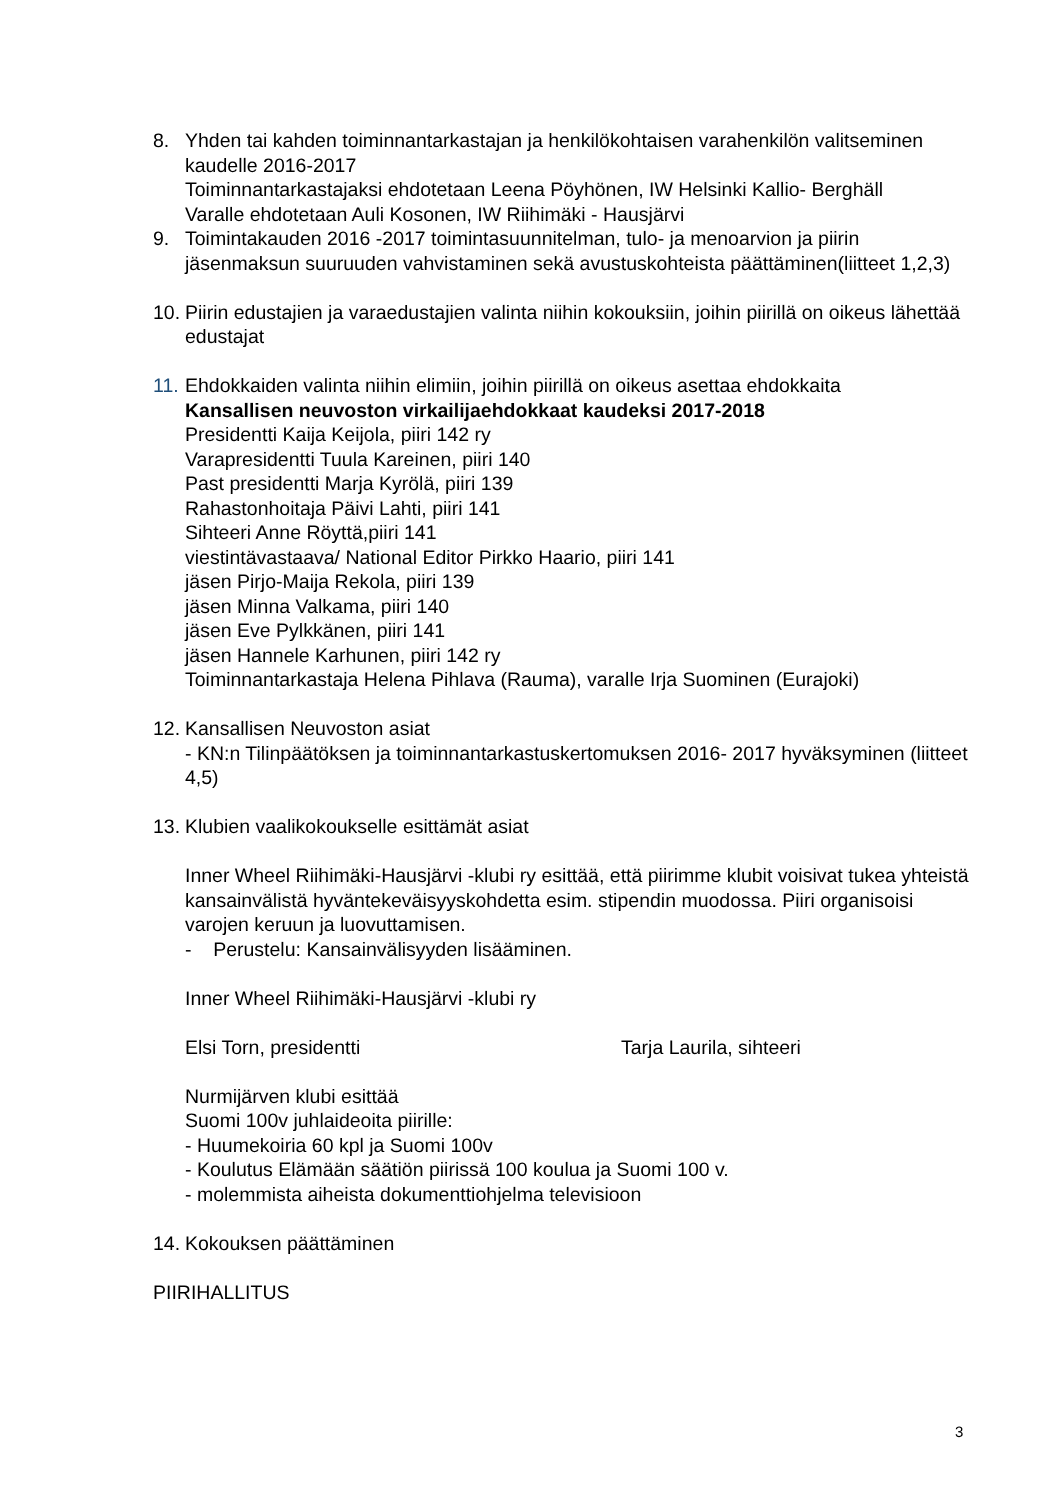8. Yhden tai kahden toiminnantarkastajan ja henkilökohtaisen varahenkilön valitseminen kaudelle 2016-2017
Toiminnantarkastajaksi ehdotetaan Leena Pöyhönen, IW Helsinki Kallio- Berghäll
Varalle ehdotetaan Auli Kosonen, IW Riihimäki - Hausjärvi
9. Toimintakauden 2016 -2017 toimintasuunnitelman, tulo- ja menoarvion ja piirin jäsenmaksun suuruuden vahvistaminen sekä avustuskohteista päättäminen(liitteet 1,2,3)
10.
Piirin edustajien ja varaedustajien valinta niihin kokouksiin, joihin piirillä on oikeus lähettää edustajat
11.
Ehdokkaiden valinta niihin elimiin, joihin piirillä on oikeus asettaa ehdokkaita
Kansallisen neuvoston virkailijaehdokkaat kaudeksi 2017-2018
Presidentti Kaija Keijola, piiri 142 ry
Varapresidentti Tuula Kareinen, piiri 140
Past presidentti Marja Kyrölä, piiri 139
Rahastonhoitaja Päivi Lahti, piiri 141
Sihteeri Anne Röyttä,piiri 141
viestintävastaava/ National Editor Pirkko Haario, piiri 141
jäsen Pirjo-Maija Rekola, piiri 139
jäsen Minna Valkama, piiri 140
jäsen Eve Pylkkänen, piiri 141
jäsen Hannele Karhunen, piiri 142 ry
Toiminnantarkastaja Helena Pihlava (Rauma), varalle Irja Suominen (Eurajoki)
12.
Kansallisen Neuvoston asiat
- KN:n Tilinpäätöksen ja toiminnantarkastuskertomuksen 2016- 2017 hyväksyminen (liitteet 4,5)
13.
Klubien vaalikokoukselle esittämät asiat
Inner Wheel Riihimäki-Hausjärvi -klubi ry esittää, että piirimme klubit voisivat tukea yhteistä kansainvälistä hyväntekeväisyyskohdetta esim. stipendin muodossa. Piiri organisoisi varojen keruun ja luovuttamisen.
- Perustelu: Kansainvälisyyden lisääminen.
Inner Wheel Riihimäki-Hausjärvi -klubi ry
Elsi Torn, presidentti Tarja Laurila, sihteeri
Nurmijärven klubi esittää
Suomi 100v juhlaideoita piirille:
- Huumekoiria 60 kpl ja Suomi 100v
- Koulutus Elämään säätiön piirissä 100 koulua ja Suomi 100 v.
- molemmista aiheista dokumenttiohjelma televisioon
14.
Kokouksen päättäminen
PIIRIHALLITUS
3